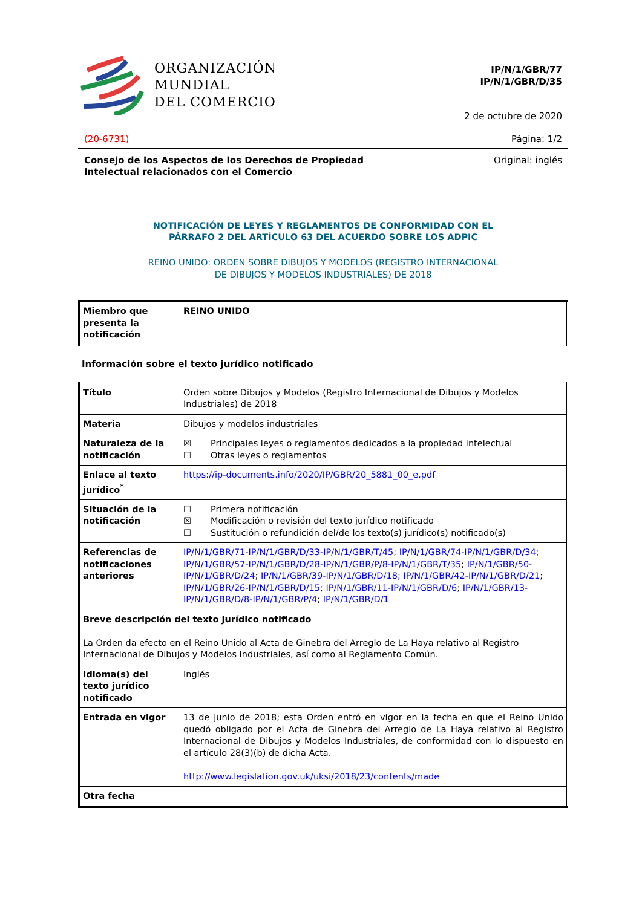ORGANIZACIÓN
MUNDIAL
DEL COMERCIO
IP/N/1/GBR/77
IP/N/1/GBR/D/35
2 de octubre de 2020
(20-6731) Página: 1/2
Consejo de los Aspectos de los Derechos de Propiedad
Intelectual relacionados con el Comercio Original: inglés
NOTIFICACIÓN DE LEYES Y REGLAMENTOS DE CONFORMIDAD CON EL
PÁRRAFO 2 DEL ARTÍCULO 63 DEL ACUERDO SOBRE LOS ADPIC
REINO UNIDO: ORDEN SOBRE DIBUJOS Y MODELOS (REGISTRO INTERNACIONAL
DE DIBUJOS Y MODELOS INDUSTRIALES) DE 2018
| Miembro que presenta la notificación | REINO UNIDO |
Información sobre el texto jurídico notificado
| Título | Orden sobre Dibujos y Modelos (Registro Internacional de Dibujos y Modelos Industriales) de 2018 |
| Materia | Dibujos y modelos industriales |
| Naturaleza de la notificación | ☒ Principales leyes o reglamentos dedicados a la propiedad intelectual ☐ Otras leyes o reglamentos |
| Enlace al texto jurídico<sup>*</sup> | https://ip-documents.info/2020/IP/GBR/20_5881_00_e.pdf |
| Situación de la notificación | ☐ Primera notificación ☒ Modificación o revisión del texto jurídico notificado ☐ Sustitución o refundición del/de los texto(s) jurídico(s) notificado(s) |
| Referencias de notificaciones anteriores | IP/N/1/GBR/71-IP/N/1/GBR/D/33-IP/N/1/GBR/T/45 ; IP/N/1/GBR/74-IP/N/1/GBR/D/34 ; IP/N/1/GBR/57-IP/N/1/GBR/D/28-IP/N/1/GBR/P/8-IP/N/1/GBR/T/35 ; IP/N/1/GBR/50-IP/N/1/GBR/D/24 ; IP/N/1/GBR/39-IP/N/1/GBR/D/18 ; IP/N/1/GBR/42-IP/N/1/GBR/D/21 ; IP/N/1/GBR/26-IP/N/1/GBR/D/15 ; IP/N/1/GBR/11-IP/N/1/GBR/D/6 ; IP/N/1/GBR/13-IP/N/1/GBR/D/8-IP/N/1/GBR/P/4 ; IP/N/1/GBR/D/1 |
| Breve descripción del texto jurídico notificado La Orden da efecto en el Reino Unido al Acta de Ginebra del Arreglo de La Haya relativo al Registro Internacional de Dibujos y Modelos Industriales, así como al Reglamento Común. | |
| Idioma(s) del texto jurídico notificado | Inglés |
| Entrada en vigor | 13 de junio de 2018; esta Orden entró en vigor en la fecha en que el Reino Unido quedó obligado por el Acta de Ginebra del Arreglo de La Haya relativo al Registro Internacional de Dibujos y Modelos Industriales, de conformidad con lo dispuesto en el artículo 28(3)(b) de dicha Acta. http://www.legislation.gov.uk/uksi/2018/23/contents/made |
| Otra fecha | |